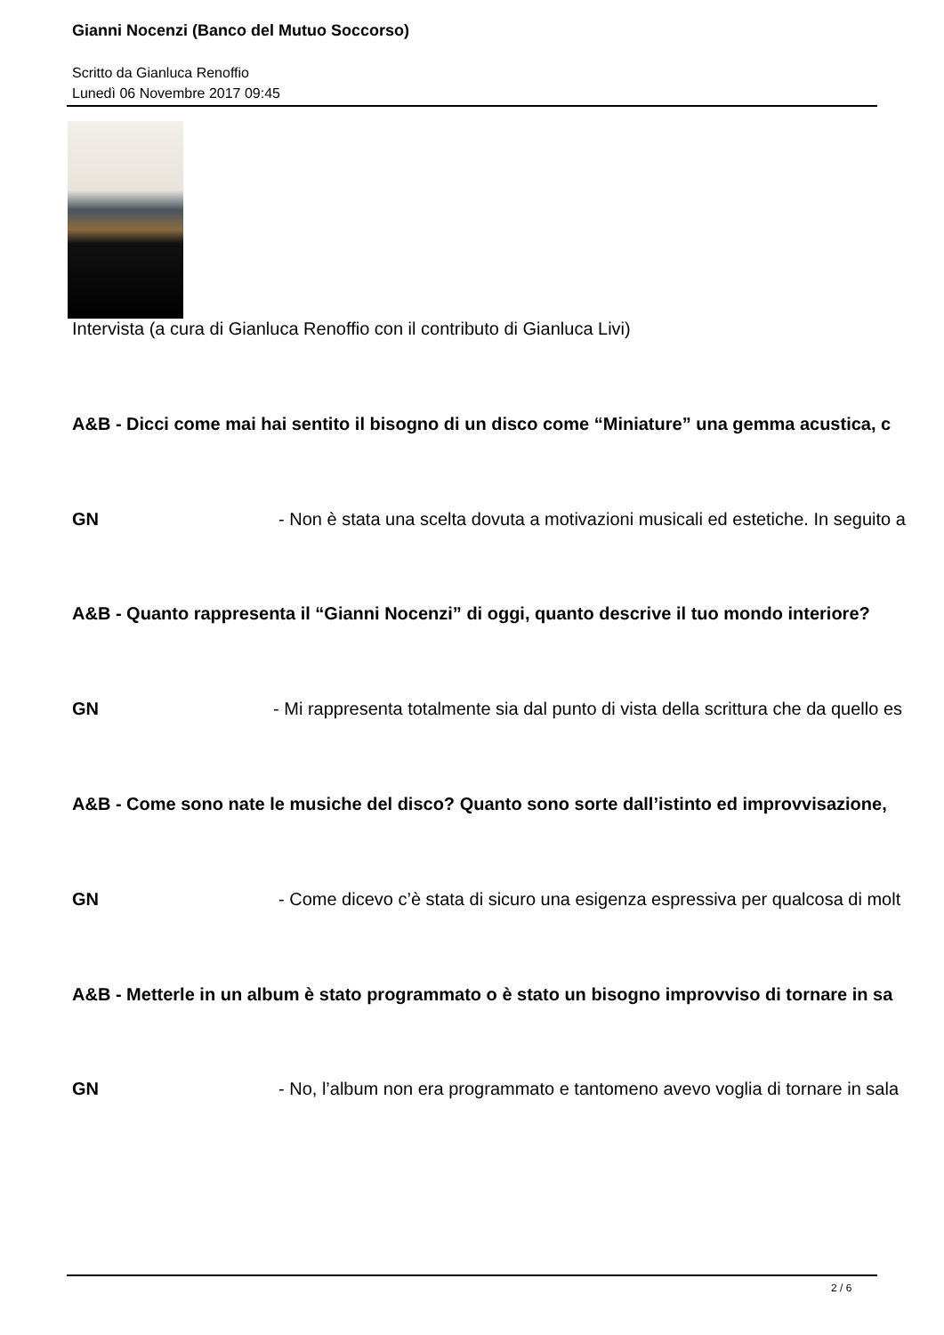Gianni Nocenzi (Banco del Mutuo Soccorso)
Scritto da Gianluca Renoffio
Lunedì 06 Novembre 2017 09:45
Intervista (a cura di Gianluca Renoffio con il contributo di Gianluca Livi)
A&B - Dicci come mai hai sentito il bisogno di un disco come “Miniature” una gemma acustica, c
GN - Non è stata una scelta dovuta a motivazioni musicali ed estetiche. In seguito a
A&B - Quanto rappresenta il “Gianni Nocenzi” di oggi, quanto descrive il tuo mondo interiore?
GN - Mi rappresenta totalmente sia dal punto di vista della scrittura che da quello es
A&B - Come sono nate le musiche del disco? Quanto sono sorte dall’istinto ed improvvisazione,
GN - Come dicevo c’è stata di sicuro una esigenza espressiva per qualcosa di molt
A&B - Metterle in un album è stato programmato o è stato un bisogno improvviso di tornare in sa
GN - No, l’album non era programmato e tantomeno avevo voglia di tornare in sala
2 / 6